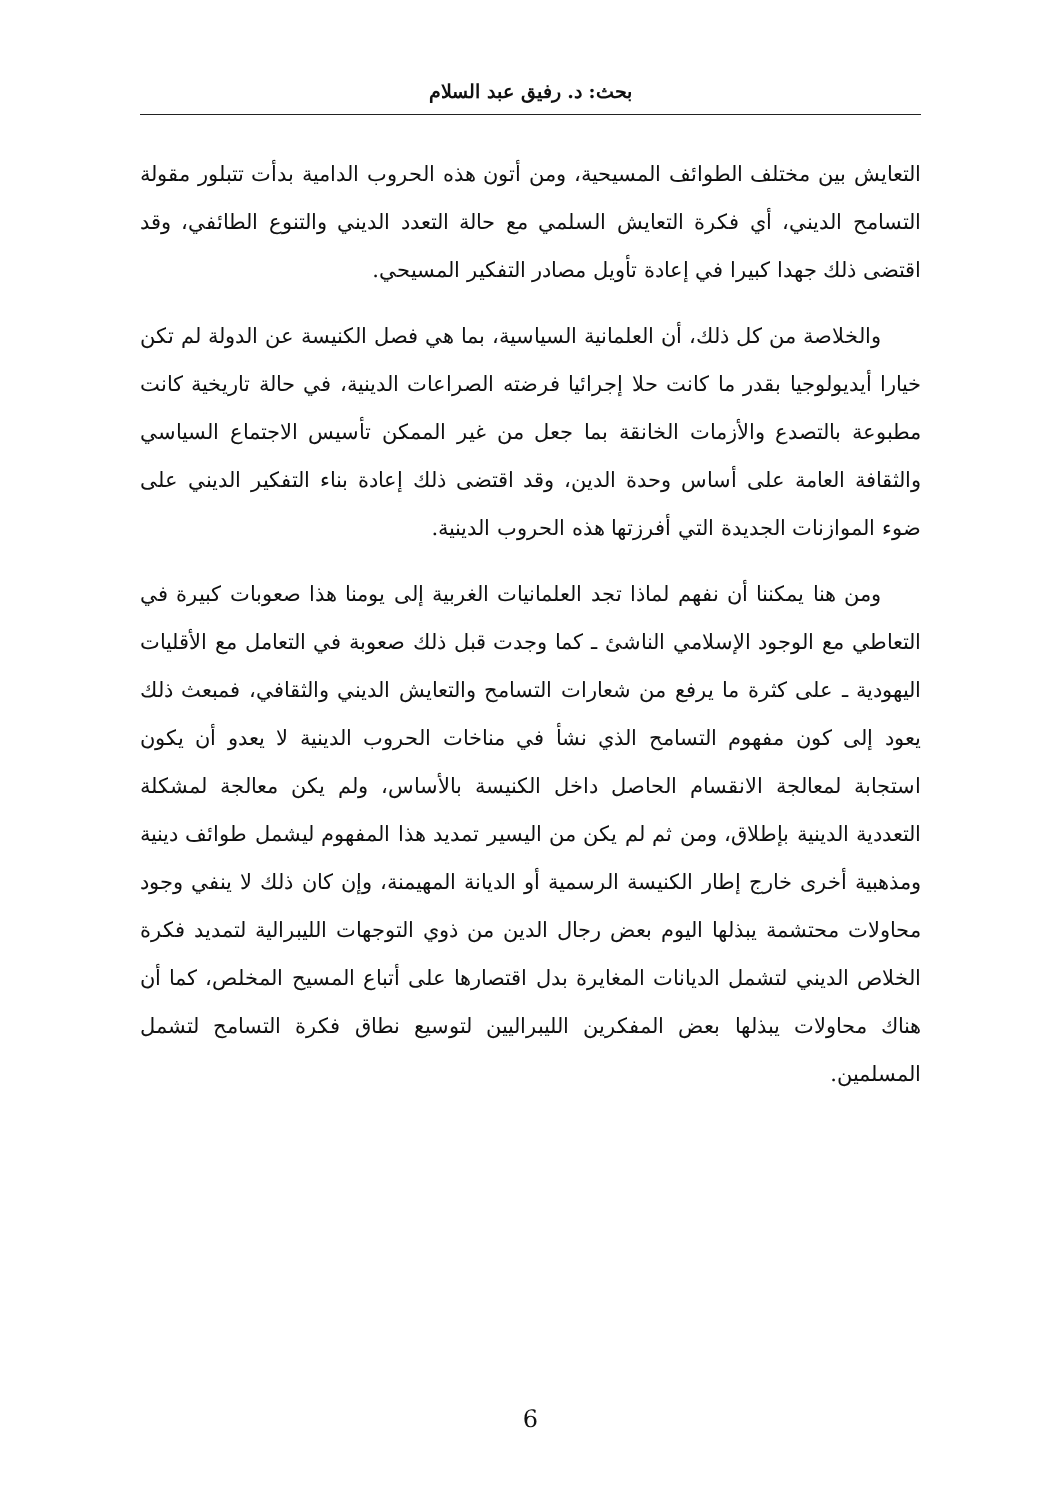بحث: د. رفيق عبد السلام
التعايش بين مختلف الطوائف المسيحية، ومن أتون هذه الحروب الدامية بدأت تتبلور مقولة التسامح الديني، أي فكرة التعايش السلمي مع حالة التعدد الديني والتنوع الطائفي، وقد اقتضى ذلك جهدا كبيرا في إعادة تأويل مصادر التفكير المسيحي.
والخلاصة من كل ذلك، أن العلمانية السياسية، بما هي فصل الكنيسة عن الدولة لم تكن خيارا أيديولوجيا بقدر ما كانت حلا إجرائيا فرضته الصراعات الدينية، في حالة تاريخية كانت مطبوعة بالتصدع والأزمات الخانقة بما جعل من غير الممكن تأسيس الاجتماع السياسي والثقافة العامة على أساس وحدة الدين، وقد اقتضى ذلك إعادة بناء التفكير الديني على ضوء الموازنات الجديدة التي أفرزتها هذه الحروب الدينية.
ومن هنا يمكننا أن نفهم لماذا تجد العلمانيات الغربية إلى يومنا هذا صعوبات كبيرة في التعاطي مع الوجود الإسلامي الناشئ ـ كما وجدت قبل ذلك صعوبة في التعامل مع الأقليات اليهودية ـ على كثرة ما يرفع من شعارات التسامح والتعايش الديني والثقافي، فمبعث ذلك يعود إلى كون مفهوم التسامح الذي نشأ في مناخات الحروب الدينية لا يعدو أن يكون استجابة لمعالجة الانقسام الحاصل داخل الكنيسة بالأساس، ولم يكن معالجة لمشكلة التعددية الدينية بإطلاق، ومن ثم لم يكن من اليسير تمديد هذا المفهوم ليشمل طوائف دينية ومذهبية أخرى خارج إطار الكنيسة الرسمية أو الديانة المهيمنة، وإن كان ذلك لا ينفي وجود محاولات محتشمة يبذلها اليوم بعض رجال الدين من ذوي التوجهات الليبرالية لتمديد فكرة الخلاص الديني لتشمل الديانات المغايرة بدل اقتصارها على أتباع المسيح المخلص، كما أن هناك محاولات يبذلها بعض المفكرين الليبراليين لتوسيع نطاق فكرة التسامح لتشمل المسلمين.
6